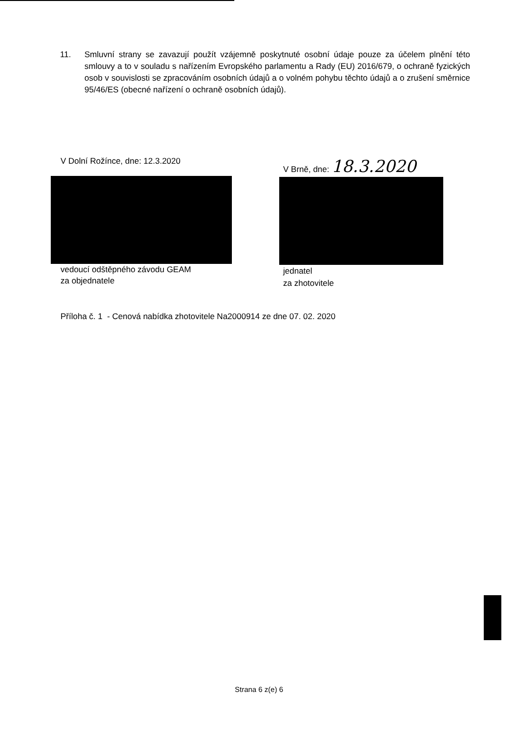11. Smluvní strany se zavazují použít vzájemně poskytnuté osobní údaje pouze za účelem plnění této smlouvy a to v souladu s nařízením Evropského parlamentu a Rady (EU) 2016/679, o ochraně fyzických osob v souvislosti se zpracováním osobních údajů a o volném pohybu těchto údajů a o zrušení směrnice 95/46/ES (obecné nařízení o ochraně osobních údajů).
V Dolní Rožínce, dne: 12.3.2020
vedoucí odštěpného závodu GEAM
za objednatele
V Brně, dne: 18.3.2020
jednatel
za zhotovitele
Příloha č. 1 - Cenová nabídka zhotovitele Na2000914 ze dne 07. 02. 2020
Strana 6 z(e) 6